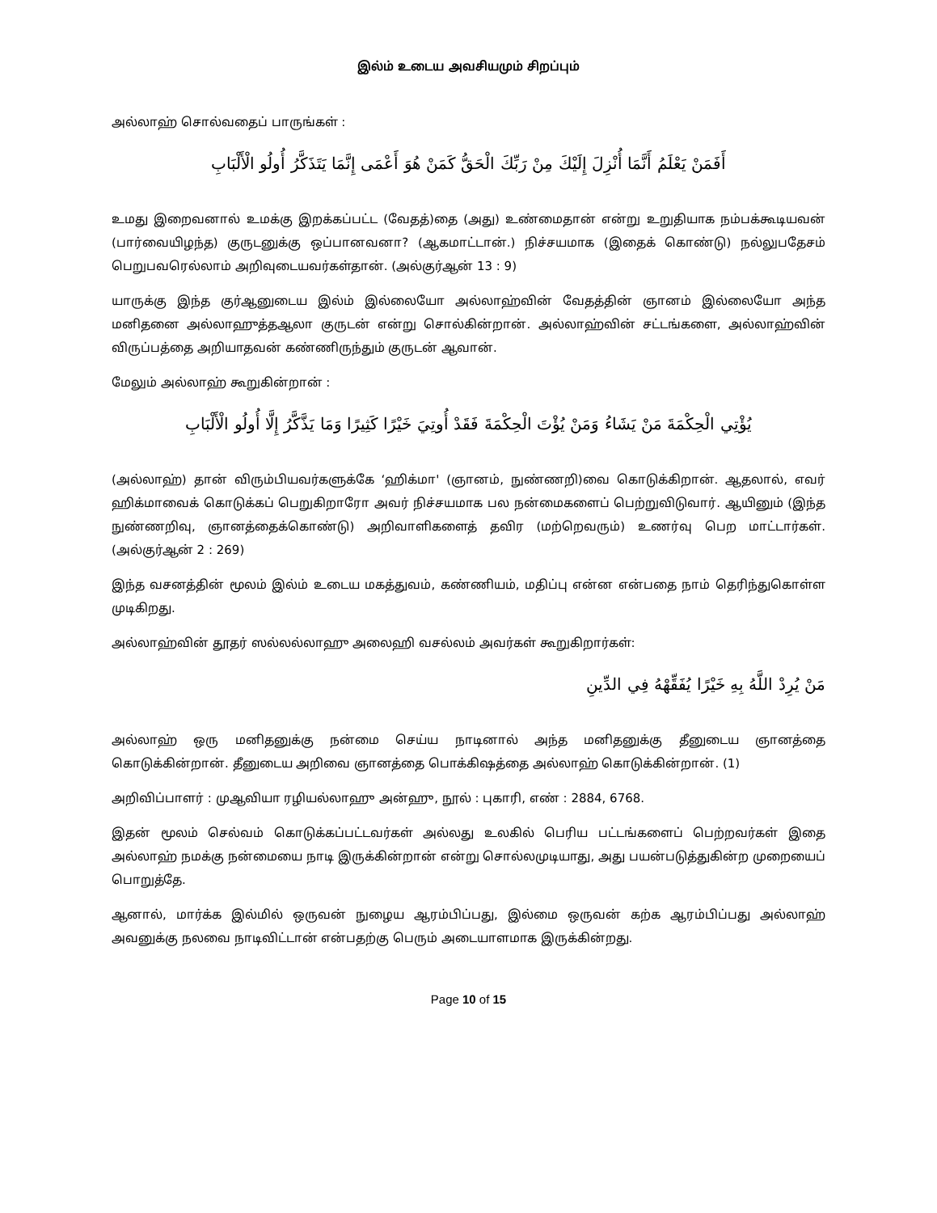இல்ம் உடைய அவசியமும் சிறப்பும்
அல்லாஹ் சொல்வதைப் பாருங்கள் :
أَفَمَنْ يَعْلَمُ أَنَّمَا أُنْزِلَ إِلَيْكَ مِنْ رَبِّكَ الْحَقُّ كَمَنْ هُوَ أَعْمَى إِنَّمَا يَتَذَكَّرُ أُولُو الْأَلْبَابِ
உமது இறைவனால் உமக்கு இறக்கப்பட்ட (வேதத்)தை (அது) உண்மைதான் என்று உறுதியாக நம்பக்கூடியவன் (பார்வையிழந்த) குருடனுக்கு ஒப்பானவனா? (ஆகமாட்டான்.) நிச்சயமாக (இதைக் கொண்டு) நல்லுபதேசம் பெறுபவரெல்லாம் அறிவுடையவர்கள்தான். (அல்குர்ஆன் 13 : 9)
யாருக்கு இந்த குர்ஆனுடைய இல்ம் இல்லையோ அல்லாஹ்வின் வேதத்தின் ஞானம் இல்லையோ அந்த மனிதனை அல்லாஹுத்தஆலா குருடன் என்று சொல்கின்றான். அல்லாஹ்வின் சட்டங்களை, அல்லாஹ்வின் விருப்பத்தை அறியாதவன் கண்ணிருந்தும் குருடன் ஆவான்.
மேலும் அல்லாஹ் கூறுகின்றான் :
يُؤْتِي الْحِكْمَةَ مَنْ يَشَاءُ وَمَنْ يُؤْتَ الْحِكْمَةَ فَقَدْ أُوتِيَ خَيْرًا كَثِيرًا وَمَا يَذَّكَّرُ إِلَّا أُولُو الْأَلْبَابِ
(அல்லாஹ்) தான் விரும்பியவர்களுக்கே ‘ஹிக்மா' (ஞானம், நுண்ணறி)வை கொடுக்கிறான். ஆதலால், எவர் ஹிக்மாவைக் கொடுக்கப் பெறுகிறாரோ அவர் நிச்சயமாக பல நன்மைகளைப் பெற்றுவிடுவார். ஆயினும் (இந்த நுண்ணறிவு, ஞானத்தைக்கொண்டு) அறிவாளிகளைத் தவிர (மற்றெவரும்) உணர்வு பெற மாட்டார்கள். (அல்குர்ஆன் 2 : 269)
இந்த வசனத்தின் மூலம் இல்ம் உடைய மகத்துவம், கண்ணியம், மதிப்பு என்ன என்பதை நாம் தெரிந்துகொள்ள முடிகிறது.
அல்லாஹ்வின் தூதர் ஸல்லல்லாஹு அலைஹி வசல்லம் அவர்கள் கூறுகிறார்கள்:
مَنْ يُرِدْ اللَّهُ بِهِ خَيْرًا يُفَقِّهْهُ فِي الدِّينِ
அல்லாஹ் ஒரு மனிதனுக்கு நன்மை செய்ய நாடினால் அந்த மனிதனுக்கு தீனுடைய ஞானத்தை கொடுக்கின்றான். தீனுடைய அறிவை ஞானத்தை பொக்கிஷத்தை அல்லாஹ் கொடுக்கின்றான். (1)
அறிவிப்பாளர் : முஆவியா ரழியல்லாஹு அன்ஹு, நூல் : புகாரி, எண் : 2884, 6768.
இதன் மூலம் செல்வம் கொடுக்கப்பட்டவர்கள் அல்லது உலகில் பெரிய பட்டங்களைப் பெற்றவர்கள் இதை அல்லாஹ் நமக்கு நன்மையை நாடி இருக்கின்றான் என்று சொல்லமுடியாது, அது பயன்படுத்துகின்ற முறையைப் பொறுத்தே.
ஆனால், மார்க்க இல்மில் ஒருவன் நுழைய ஆரம்பிப்பது, இல்மை ஒருவன் கற்க ஆரம்பிப்பது அல்லாஹ் அவனுக்கு நலவை நாடிவிட்டான் என்பதற்கு பெரும் அடையாளமாக இருக்கின்றது.
Page 10 of 15